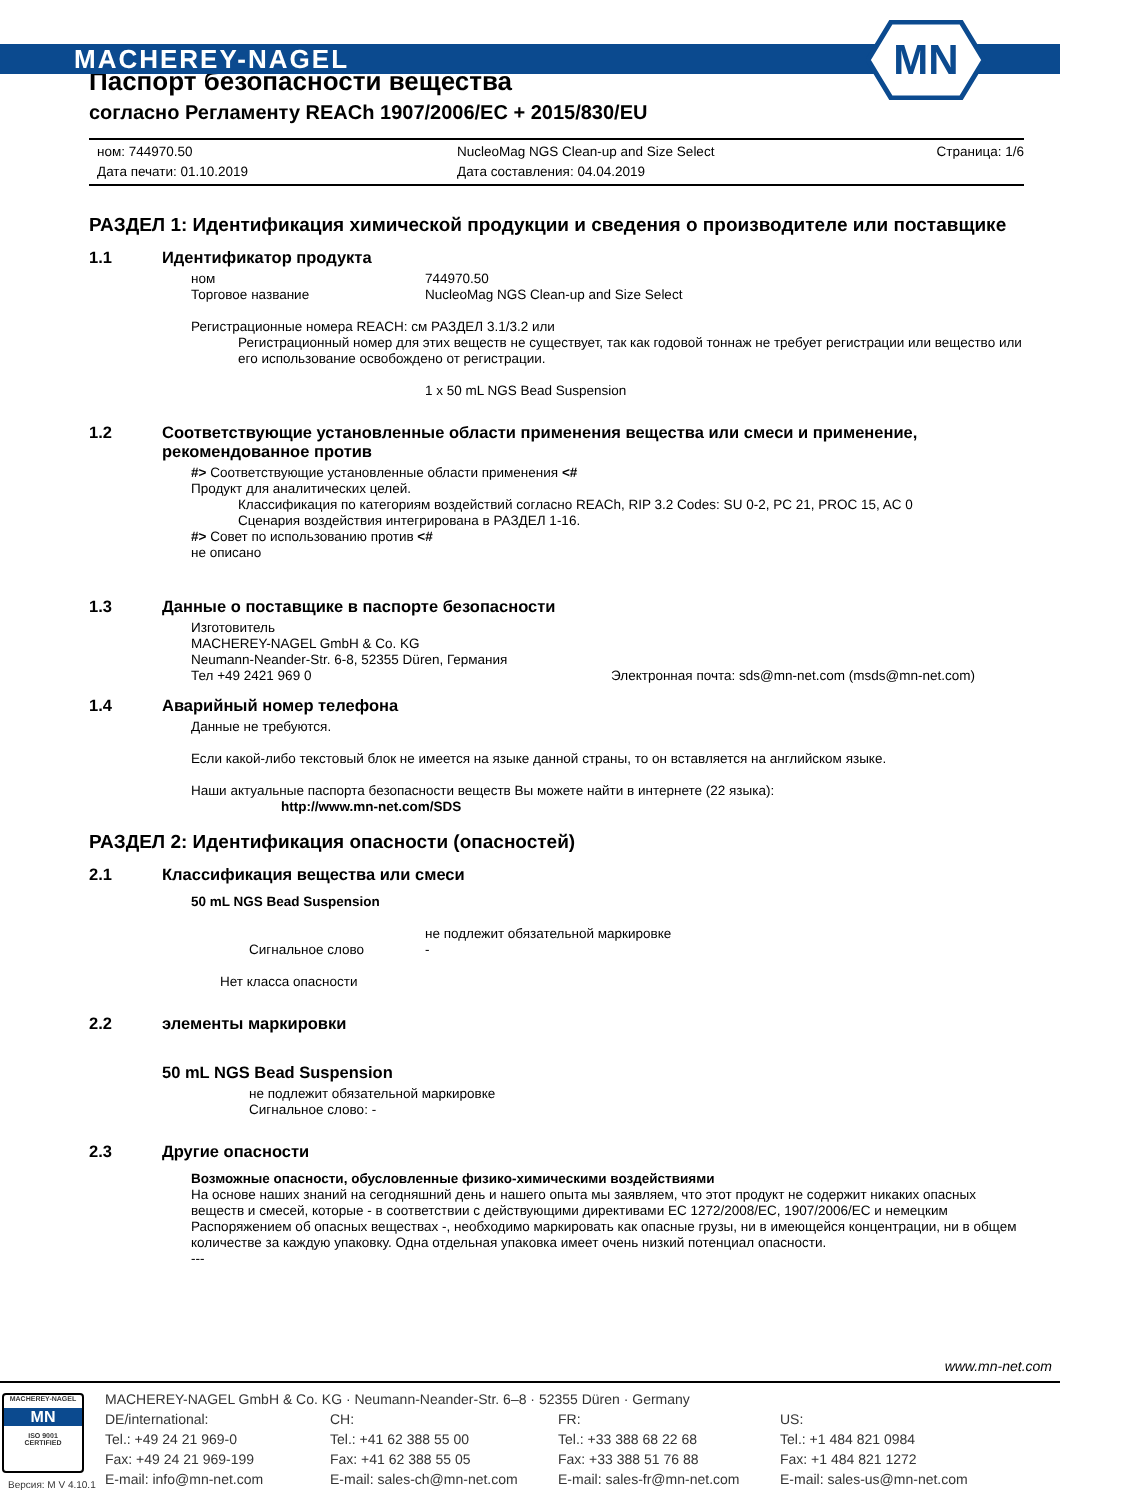MACHEREY-NAGEL
MN
Паспорт безопасности вещества
согласно Регламенту REACh 1907/2006/EC + 2015/830/EU
ном: 744970.50
Дата печати: 01.10.2019
NucleoMag NGS Clean-up and Size Select
Дата составления: 04.04.2019
Страница: 1/6
РАЗДЕЛ 1: Идентификация химической продукции и сведения о производителе или поставщике
1.1 Идентификатор продукта
ном 744970.50
Торговое название NucleoMag NGS Clean-up and Size Select
Регистрационные номера REACH: см РАЗДЕЛ 3.1/3.2 или
Регистрационный номер для этих веществ не существует, так как годовой тоннаж не требует регистрации или вещество или его использование освобождено от регистрации.
1 x 50 mL NGS Bead Suspension
1.2 Соответствующие установленные области применения вещества или смеси и применение, рекомендованное против
#> Соответствующие установленные области применения <#
Продукт для аналитических целей.
Классификация по категориям воздействий согласно REACh, RIP 3.2 Codes: SU 0-2, PC 21, PROC 15, AC 0
Сценария воздействия интегрирована в РАЗДЕЛ 1-16.
#> Совет по использованию против <#
не описано
1.3 Данные о поставщике в паспорте безопасности
Изготовитель
MACHEREY-NAGEL GmbH & Co. KG
Neumann-Neander-Str. 6-8, 52355 Düren, Германия
Тел +49 2421 969 0 Электронная почта: sds@mn-net.com (msds@mn-net.com)
1.4 Аварийный номер телефона
Данные не требуются.
Если какой-либо текстовый блок не имеется на языке данной страны, то он вставляется на английском языке.
Наши актуальные паспорта безопасности веществ Вы можете найти в интернете (22 языка):
http://www.mn-net.com/SDS
РАЗДЕЛ 2: Идентификация опасности (опасностей)
2.1 Классификация вещества или смеси
50 mL NGS Bead Suspension
не подлежит обязательной маркировке
Сигнальное слово -
Нет класса опасности
2.2 элементы маркировки
50 mL NGS Bead Suspension
не подлежит обязательной маркировке
Сигнальное слово: -
2.3 Другие опасности
Возможные опасности, обусловленные физико-химическими воздействиями
На основе наших знаний на сегодняшний день и нашего опыта мы заявляем, что этот продукт не содержит никаких опасных веществ и смесей, которые - в соответствии с действующими директивами ЕС 1272/2008/ЕС, 1907/2006/EC и немецким Распоряжением об опасных веществах -, необходимо маркировать как опасные грузы, ни в имеющейся концентрации, ни в общем количестве за каждую упаковку. Одна отдельная упаковка имеет очень низкий потенциал опасности.
---
www.mn-net.com
MACHEREY-NAGEL
MN
ISO 9001
CERTIFIED
MACHEREY-NAGEL GmbH & Co. KG · Neumann-Neander-Str. 6–8 · 52355 Düren · Germany
DE/international:
Tel.: +49 24 21 969-0
Fax: +49 24 21 969-199
E-mail: info@mn-net.com
CH:
Tel.: +41 62 388 55 00
Fax: +41 62 388 55 05
E-mail: sales-ch@mn-net.com
FR:
Tel.: +33 388 68 22 68
Fax: +33 388 51 76 88
E-mail: sales-fr@mn-net.com
US:
Tel.: +1 484 821 0984
Fax: +1 484 821 1272
E-mail: sales-us@mn-net.com
Версия: M V 4.10.1